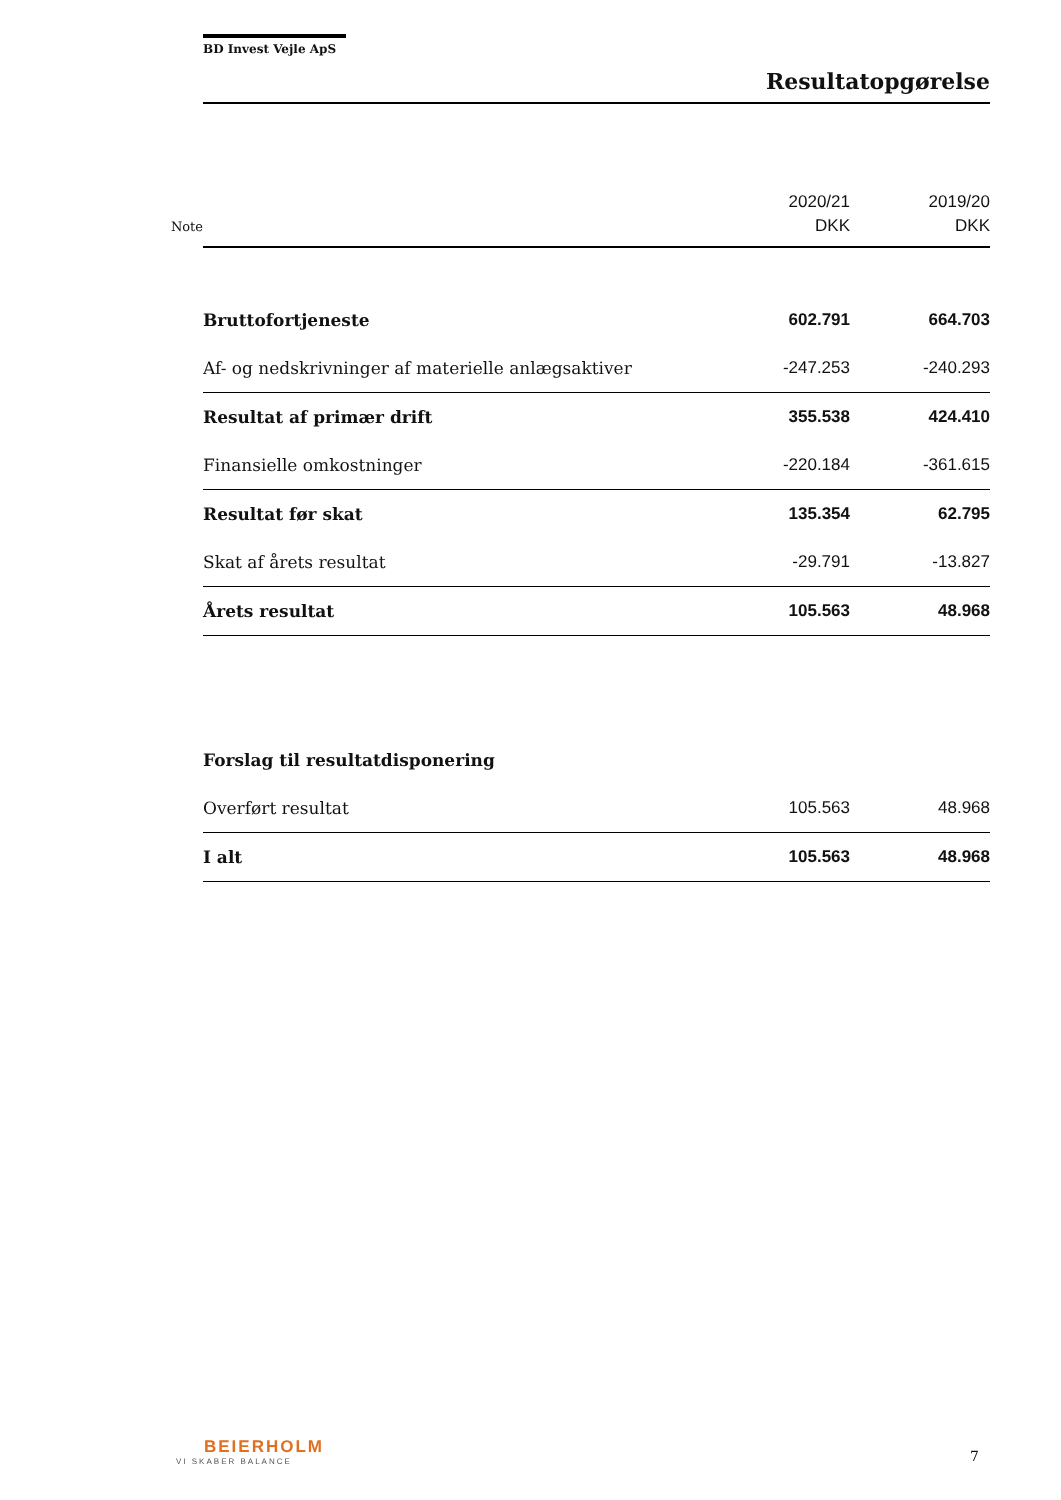BD Invest Vejle ApS
Resultatopgørelse
| Note | | 2020/21 DKK | 2019/20 DKK |
| --- | --- | --- | --- |
| | Bruttofortjeneste | 602.791 | 664.703 |
| | Af- og nedskrivninger af materielle anlægsaktiver | -247.253 | -240.293 |
| | Resultat af primær drift | 355.538 | 424.410 |
| | Finansielle omkostninger | -220.184 | -361.615 |
| | Resultat før skat | 135.354 | 62.795 |
| | Skat af årets resultat | -29.791 | -13.827 |
| | Årets resultat | 105.563 | 48.968 |
| | Forslag til resultatdisponering | | |
| | Overført resultat | 105.563 | 48.968 |
| | I alt | 105.563 | 48.968 |
BEIERHOLM
VI SKABER BALANCE
7